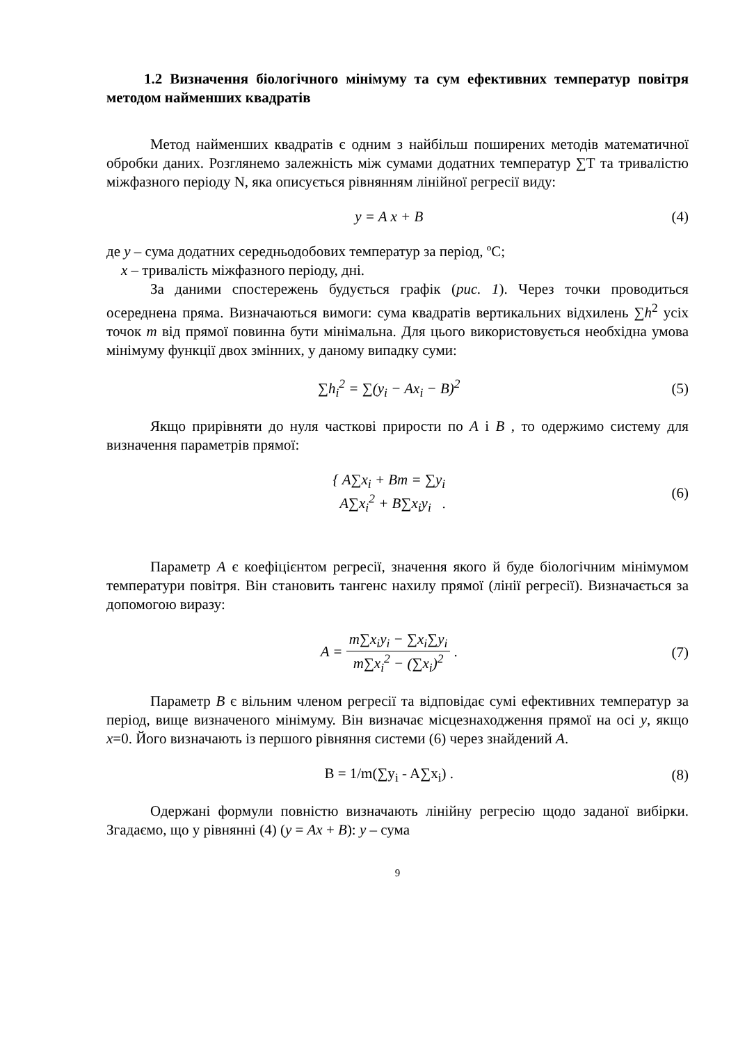1.2 Визначення біологічного мінімуму та сум ефективних температур повітря методом найменших квадратів
Метод найменших квадратів є одним з найбільш поширених методів математичної обробки даних. Розглянемо залежність між сумами додатних температур ∑Т та тривалістю міжфазного періоду N, яка описується рівнянням лінійної регресії виду:
y = A x + B (4)
де y – сума додатних середньодобових температур за період, ºС;
x – тривалість міжфазного періоду, дні.
За даними спостережень будується графік (рис. 1). Через точки проводиться осереднена пряма. Визначаються вимоги: сума квадратів вертикальних відхилень ∑h<sup>2</sup> усіх точок m від прямої повинна бути мінімальна. Для цього використовується необхідна умова мінімуму функції двох змінних, у даному випадку суми:
∑h<sub>i</sub><sup>2</sup> = ∑(y<sub>i</sub> − Ax<sub>i</sub> − B)<sup>2</sup> (5)
Якщо прирівняти до нуля часткові прирости по A і B , то одержимо систему для визначення параметрів прямої:
{ A∑x<sub>i</sub> + Bm = ∑y<sub>i</sub>
A∑x<sub>i</sub><sup>2</sup> + B∑x<sub>i</sub>y<sub>i</sub> . (6)
Параметр A є коефіцієнтом регресії, значення якого й буде біологічним мінімумом температури повітря. Він становить тангенс нахилу прямої (лінії регресії). Визначається за допомогою виразу:
A = m∑x<sub>i</sub>y<sub>i</sub> − ∑x<sub>i</sub>∑y<sub>i</sub> m∑x<sub>i</sub><sup>2</sup> − (∑x<sub>i</sub>)<sup>2</sup> . (7)
Параметр B є вільним членом регресії та відповідає сумі ефективних температур за період, вище визначеного мінімуму. Він визначає місцезнаходження прямої на осі y, якщо x=0. Його визначають із першого рівняння системи (6) через знайдений A.
B = 1/m(∑y<sub>i</sub> - A∑x<sub>i</sub>) . (8)
Одержані формули повністю визначають лінійну регресію щодо заданої вибірки. Згадаємо, що у рівнянні (4) (y = Ax + B): y – сума
9